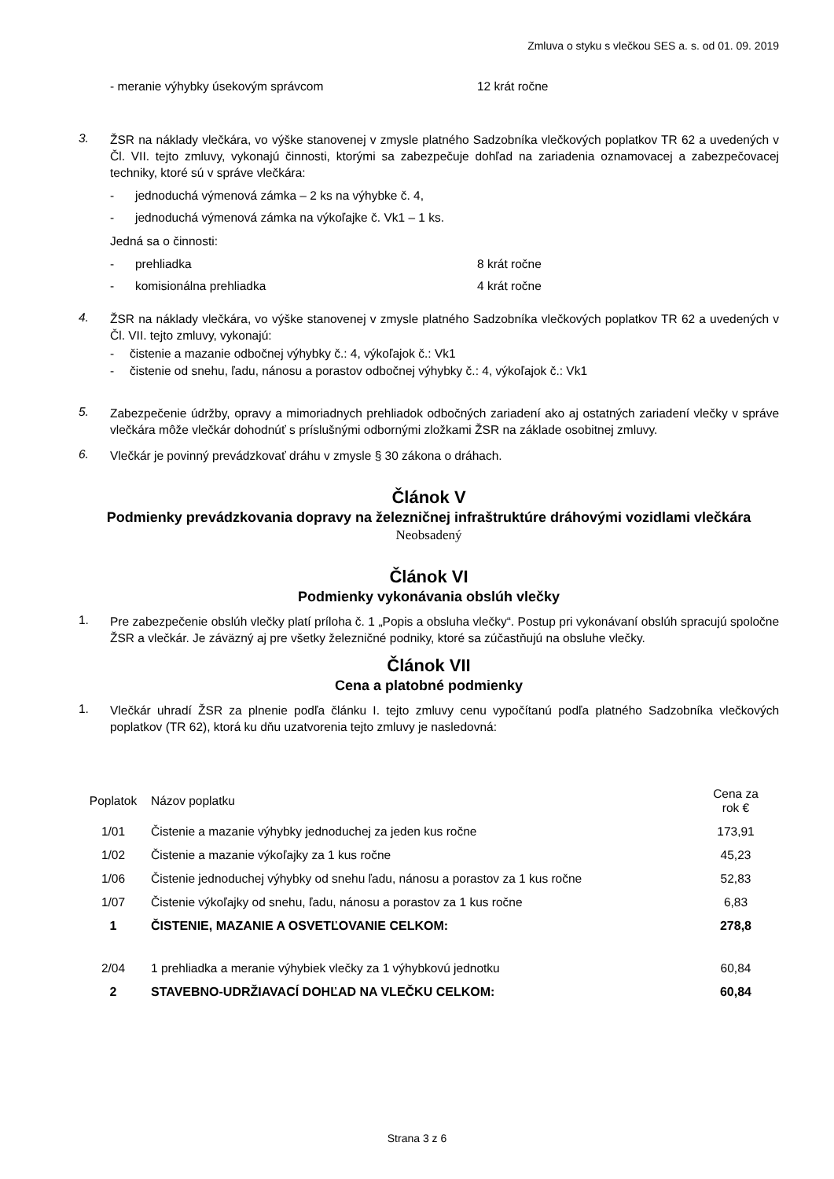Zmluva o styku s vlečkou SES a. s. od 01. 09. 2019
- meranie výhybky úsekovým správcom 12 krát ročne
3.
ŽSR na náklady vlečkára, vo výške stanovenej v zmysle platného Sadzobníka vlečkových poplatkov TR 62 a uvedených v Čl. VII. tejto zmluvy, vykonajú činnosti, ktorými sa zabezpečuje dohľad na zariadenia oznamovacej a zabezpečovacej techniky, ktoré sú v správe vlečkára:
- jednoduchá výmenová zámka – 2 ks na výhybke č. 4,
- jednoduchá výmenová zámka na výkoľajke č. Vk1 – 1 ks.
Jedná sa o činnosti:
- prehliadka 8 krát ročne
- komisionálna prehliadka 4 krát ročne
4.
ŽSR na náklady vlečkára, vo výške stanovenej v zmysle platného Sadzobníka vlečkových poplatkov TR 62 a uvedených v Čl. VII. tejto zmluvy, vykonajú:
- čistenie a mazanie odbočnej výhybky č.: 4, výkoľajok č.: Vk1
- čistenie od snehu, ľadu, nánosu a porastov odbočnej výhybky č.: 4, výkoľajok č.: Vk1
5.
Zabezpečenie údržby, opravy a mimoriadnych prehliadok odbočných zariadení ako aj ostatných zariadení vlečky v správe vlečkára môže vlečkár dohodnúť s príslušnými odbornými zložkami ŽSR na základe osobitnej zmluvy.
6.
Vlečkár je povinný prevádzkovať dráhu v zmysle § 30 zákona o dráhach.
Článok V
Podmienky prevádzkovania dopravy na železničnej infraštruktúre dráhovými vozidlami vlečkára
Neobsadený
Článok VI
Podmienky vykonávania obslúh vlečky
1.
Pre zabezpečenie obslúh vlečky platí príloha č. 1 „Popis a obsluha vlečky“. Postup pri vykonávaní obslúh spracujú spoločne ŽSR a vlečkár. Je záväzný aj pre všetky železničné podniky, ktoré sa zúčastňujú na obsluhe vlečky.
Článok VII
Cena a platobné podmienky
1.
Vlečkár uhradí ŽSR za plnenie podľa článku I. tejto zmluvy cenu vypočítanú podľa platného Sadzobníka vlečkových poplatkov (TR 62), ktorá ku dňu uzatvorenia tejto zmluvy je nasledovná:
| Poplatok | Názov poplatku | Cena za rok € |
| --- | --- | --- |
| 1/01 | Čistenie a mazanie výhybky jednoduchej za jeden kus ročne | 173,91 |
| 1/02 | Čistenie a mazanie výkoľajky za 1 kus ročne | 45,23 |
| 1/06 | Čistenie jednoduchej výhybky od snehu ľadu, nánosu a porastov za 1 kus ročne | 52,83 |
| 1/07 | Čistenie výkoľajky od snehu, ľadu, nánosu a porastov za 1 kus ročne | 6,83 |
| 1 | ČISTENIE, MAZANIE A OSVETĽOVANIE CELKOM: | 278,8 |
| 2/04 | 1 prehliadka a meranie výhybiek vlečky za 1 výhybkovú jednotku | 60,84 |
| 2 | STAVEBNO-UDRŽIAVACÍ DOHĽAD NA VLEČKU CELKOM: | 60,84 |
Strana 3 z 6